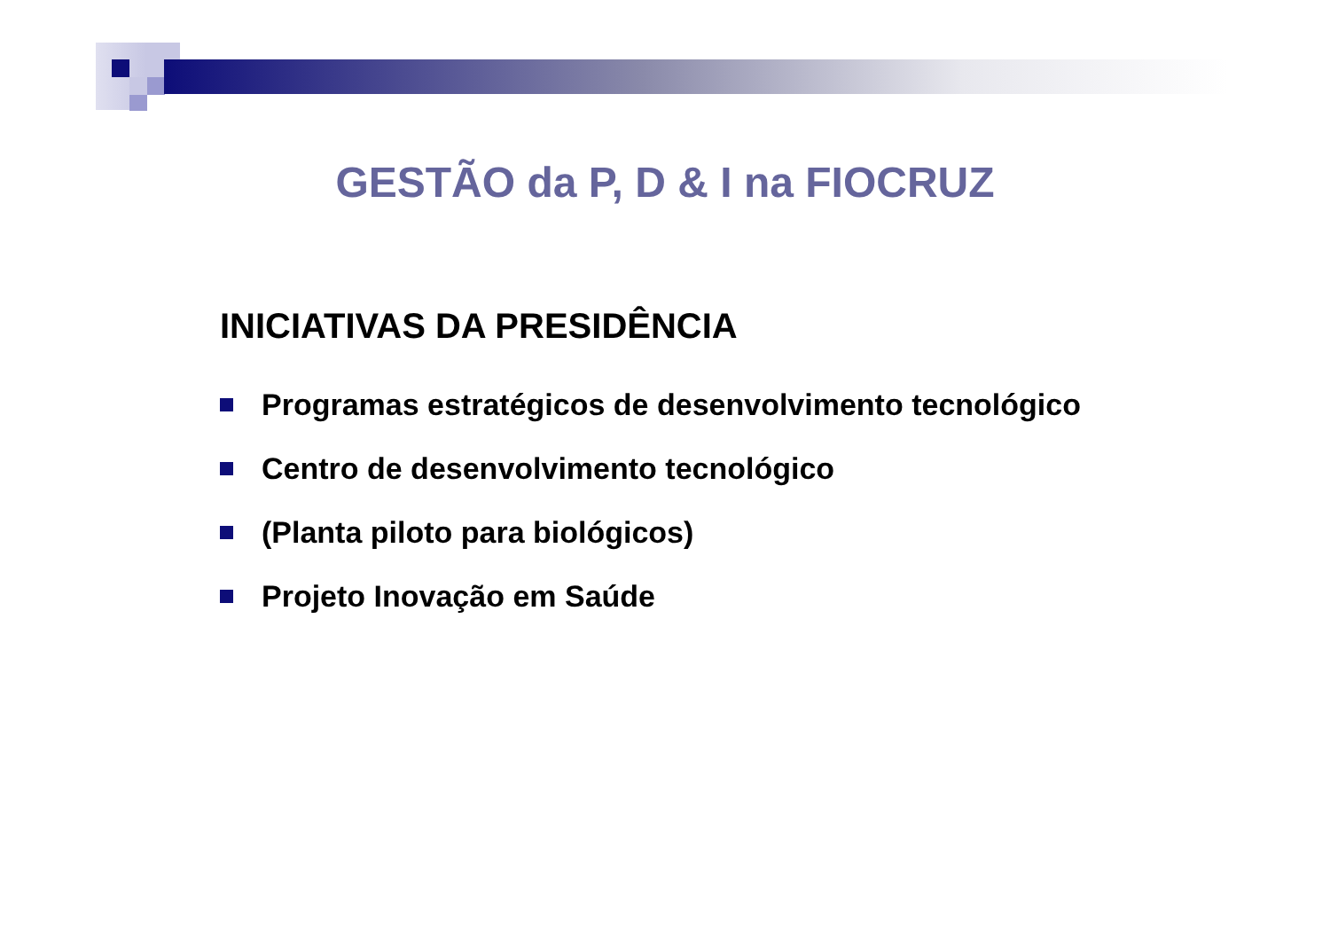GESTÃO da P, D & I na FIOCRUZ
INICIATIVAS DA PRESIDÊNCIA
Programas estratégicos de desenvolvimento tecnológico
Centro de desenvolvimento tecnológico
(Planta piloto para biológicos)
Projeto Inovação em Saúde